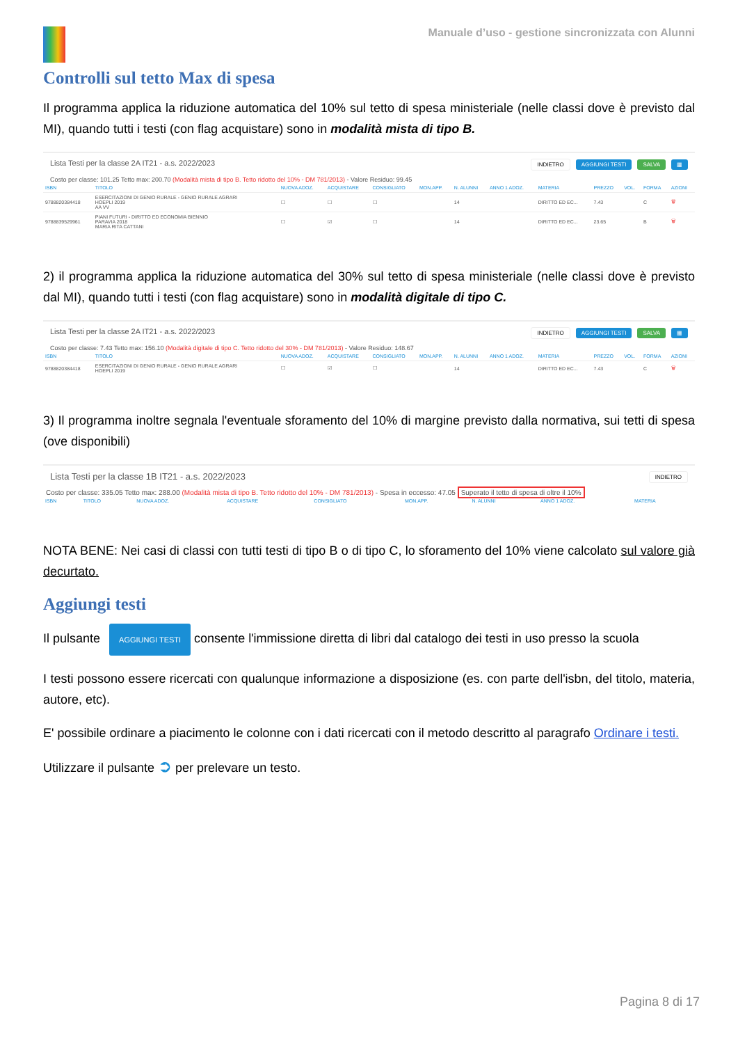Manuale d’uso - gestione sincronizzata con Alunni
Controlli sul tetto Max di spesa
Il programma applica la riduzione automatica del 10% sul tetto di spesa ministeriale (nelle classi dove è previsto dal MI), quando tutti i testi (con flag acquistare) sono in modalità mista di tipo B.
Lista Testi per la classe 2A IT21 - a.s. 2022/2023 INDIETRO AGGIUNGI TESTI SALVA ▦
Costo per classe: 101.25 Tetto max: 200.70 (Modalità mista di tipo B. Tetto ridotto del 10% - DM 781/2013) - Valore Residuo: 99.45
| ISBN | TITOLO | NUOVA ADOZ. | ACQUISTARE | CONSIGLIATO | MON.APP. | N. ALUNNI | ANNO 1 ADOZ. | MATERIA | PREZZO | VOL. | FORMA | AZIONI |
| --- | --- | --- | --- | --- | --- | --- | --- | --- | --- | --- | --- | --- |
| 9788820384418 | ESERCITAZIONI DI GENIO RURALE - GENIO RURALE AGRARI HOEPLI 2019 AA VV | ☐ | ☐ | ☐ | | 14 | | DIRITTO ED EC... | 7.43 | | C | 🗑 |
| 9788839529961 | PIANI FUTURI - DIRITTO ED ECONOMIA BIENNIO PARAVIA 2018 MARIA RITA CATTANI | ☐ | ☑ | ☐ | | 14 | | DIRITTO ED EC... | 23.65 | | B | 🗑 |
2) il programma applica la riduzione automatica del 30% sul tetto di spesa ministeriale (nelle classi dove è previsto dal MI), quando tutti i testi (con flag acquistare) sono in modalità digitale di tipo C.
Lista Testi per la classe 2A IT21 - a.s. 2022/2023 INDIETRO AGGIUNGI TESTI SALVA ▦
Costo per classe: 7.43 Tetto max: 156.10 (Modalità digitale di tipo C. Tetto ridotto del 30% - DM 781/2013) - Valore Residuo: 148.67
| ISBN | TITOLO | NUOVA ADOZ. | ACQUISTARE | CONSIGLIATO | MON.APP. | N. ALUNNI | ANNO 1 ADOZ. | MATERIA | PREZZO | VOL. | FORMA | AZIONI |
| --- | --- | --- | --- | --- | --- | --- | --- | --- | --- | --- | --- | --- |
| 9788820384418 | ESERCITAZIONI DI GENIO RURALE - GENIO RURALE AGRARI HOEPLI 2019 | ☐ | ☑ | ☐ | | 14 | | DIRITTO ED EC... | 7.43 | | C | 🗑 |
3) Il programma inoltre segnala l'eventuale sforamento del 10% di margine previsto dalla normativa, sui tetti di spesa (ove disponibili)
Lista Testi per la classe 1B IT21 - a.s. 2022/2023 INDIETRO
Costo per classe: 335.05 Tetto max: 288.00 (Modalità mista di tipo B. Tetto ridotto del 10% - DM 781/2013) - Spesa in eccesso: 47.05 Superato il tetto di spesa di oltre il 10%
| ISBN | TITOLO | NUOVA ADOZ. | ACQUISTARE | CONSIGLIATO | MON.APP. | N. ALUNNI | ANNO 1 ADOZ. | MATERIA |
| --- | --- | --- | --- | --- | --- | --- | --- | --- |
NOTA BENE: Nei casi di classi con tutti testi di tipo B o di tipo C, lo sforamento del 10% viene calcolato sul valore già decurtato.
Aggiungi testi
Il pulsante AGGIUNGI TESTI consente l'immissione diretta di libri dal catalogo dei testi in uso presso la scuola
I testi possono essere ricercati con qualunque informazione a disposizione (es. con parte dell'isbn, del titolo, materia, autore, etc).
E' possibile ordinare a piacimento le colonne con i dati ricercati con il metodo descritto al paragrafo Ordinare i testi.
Utilizzare il pulsante ➲ per prelevare un testo.
Pagina 8 di 17